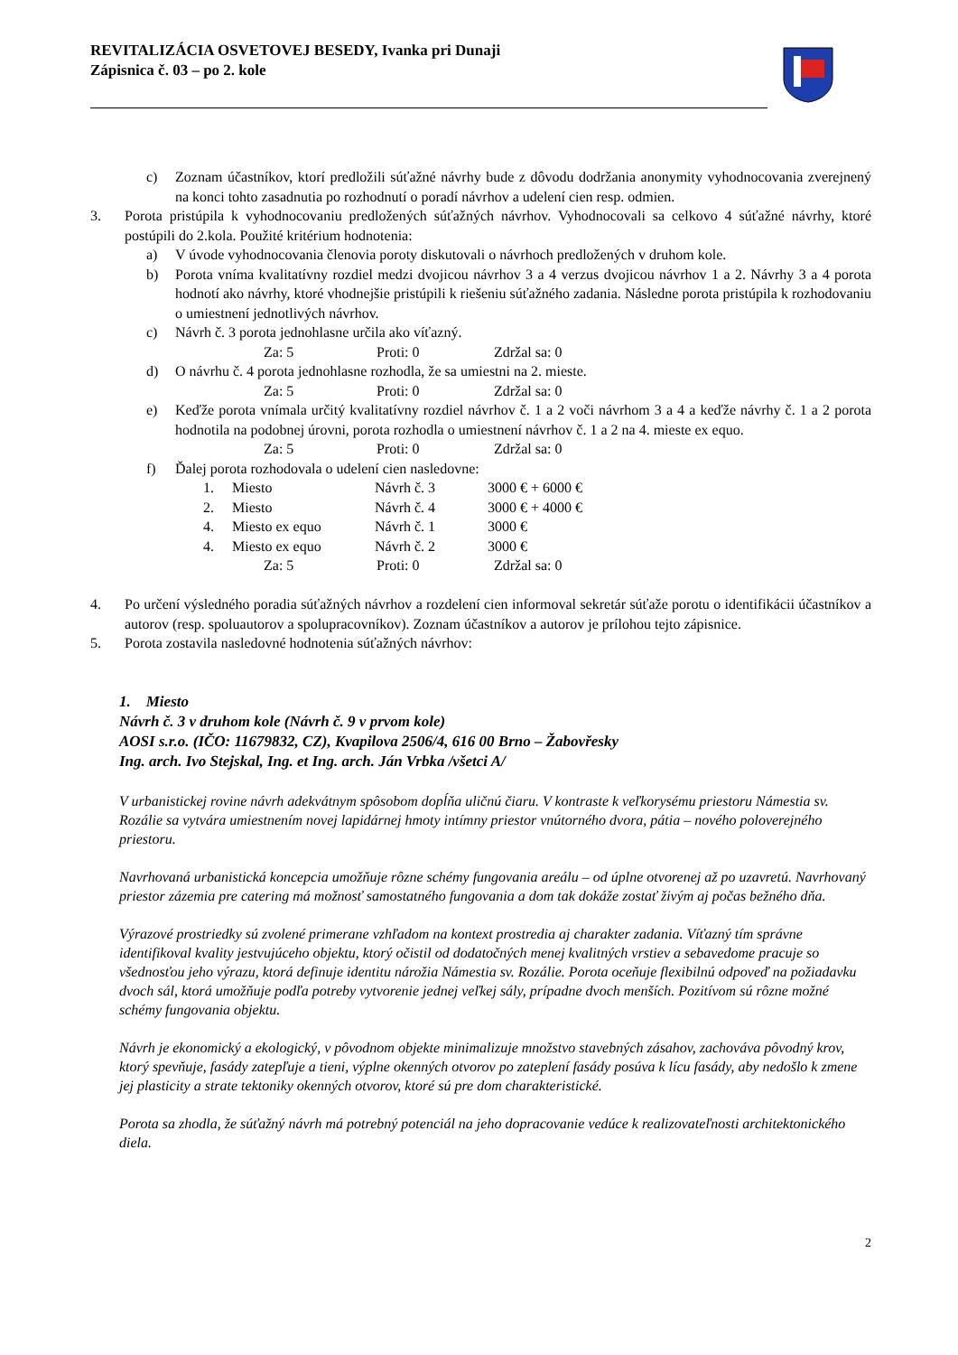REVITALIZÁCIA OSVETOVEJ BESEDY, Ivanka pri Dunaji
Zápisnica č. 03 – po 2. kole
c) Zoznam účastníkov, ktorí predložili súťažné návrhy bude z dôvodu dodržania anonymity vyhodnocovania zverejnený na konci tohto zasadnutia po rozhodnutí o poradí návrhov a udelení cien resp. odmien.
3. Porota pristúpila k vyhodnocovaniu predložených súťažných návrhov. Vyhodnocovali sa celkovo 4 súťažné návrhy, ktoré postúpili do 2.kola. Použité kritérium hodnotenia:
a) V úvode vyhodnocovania členovia poroty diskutovali o návrhoch predložených v druhom kole.
b) Porota vníma kvalitatívny rozdiel medzi dvojicou návrhov 3 a 4 verzus dvojicou návrhov 1 a 2. Návrhy 3 a 4 porota hodnotí ako návrhy, ktoré vhodnejšie pristúpili k riešeniu súťažného zadania. Následne porota pristúpila k rozhodovaniu o umiestnení jednotlivých návrhov.
c) Návrh č. 3 porota jednohlasne určila ako víťazný.
Za: 5 Proti: 0 Zdržal sa: 0
d) O návrhu č. 4 porota jednohlasne rozhodla, že sa umiestni na 2. mieste.
Za: 5 Proti: 0 Zdržal sa: 0
e) Keďže porota vnímala určitý kvalitatívny rozdiel návrhov č. 1 a 2 voči návrhom 3 a 4 a keďže návrhy č. 1 a 2 porota hodnotila na podobnej úrovni, porota rozhodla o umiestnení návrhov č. 1 a 2 na 4. mieste ex equo.
Za: 5 Proti: 0 Zdržal sa: 0
f) Ďalej porota rozhodovala o udelení cien nasledovne:
1. Miesto Návrh č. 3 3000 € + 6000 €
2. Miesto Návrh č. 4 3000 € + 4000 €
4. Miesto ex equo Návrh č. 1 3000 €
4. Miesto ex equo Návrh č. 2 3000 €
Za: 5 Proti: 0 Zdržal sa: 0
4. Po určení výsledného poradia súťažných návrhov a rozdelení cien informoval sekretár súťaže porotu o identifikácii účastníkov a autorov (resp. spoluautorov a spolupracovníkov). Zoznam účastníkov a autorov je prílohou tejto zápisnice.
5. Porota zostavila nasledovné hodnotenia súťažných návrhov:
1. Miesto
Návrh č. 3 v druhom kole (Návrh č. 9 v prvom kole)
AOSI s.r.o. (IČO: 11679832, CZ), Kvapilova 2506/4, 616 00 Brno – Žabovřesky
Ing. arch. Ivo Stejskal, Ing. et Ing. arch. Ján Vrbka /všetci A/
V urbanistickej rovine návrh adekvátnym spôsobom dopĺňa uličnú čiaru. V kontraste k veľkorysému priestoru Námestia sv. Rozálie sa vytvára umiestnením novej lapidárnej hmoty intímny priestor vnútorného dvora, pátia – nového poloverejného priestoru.
Navrhovaná urbanistická koncepcia umožňuje rôzne schémy fungovania areálu – od úplne otvorenej až po uzavretú. Navrhovaný priestor zázemia pre catering má možnosť samostatného fungovania a dom tak dokáže zostať živým aj počas bežného dňa.
Výrazové prostriedky sú zvolené primerane vzhľadom na kontext prostredia aj charakter zadania. Víťazný tím správne identifikoval kvality jestvujúceho objektu, ktorý očistil od dodatočných menej kvalitných vrstiev a sebavedome pracuje so všednosťou jeho výrazu, ktorá definuje identitu nárožia Námestia sv. Rozálie. Porota oceňuje flexibilnú odpoveď na požiadavku dvoch sál, ktorá umožňuje podľa potreby vytvorenie jednej veľkej sály, prípadne dvoch menších. Pozitívom sú rôzne možné schémy fungovania objektu.
Návrh je ekonomický a ekologický, v pôvodnom objekte minimalizuje množstvo stavebných zásahov, zachováva pôvodný krov, ktorý spevňuje, fasády zatepľuje a tieni, výplne okenných otvorov po zateplení fasády posúva k lícu fasády, aby nedošlo k zmene jej plasticity a strate tektoniky okenných otvorov, ktoré sú pre dom charakteristické.
Porota sa zhodla, že súťažný návrh má potrebný potenciál na jeho dopracovanie vedúce k realizovateľnosti architektonického diela.
2